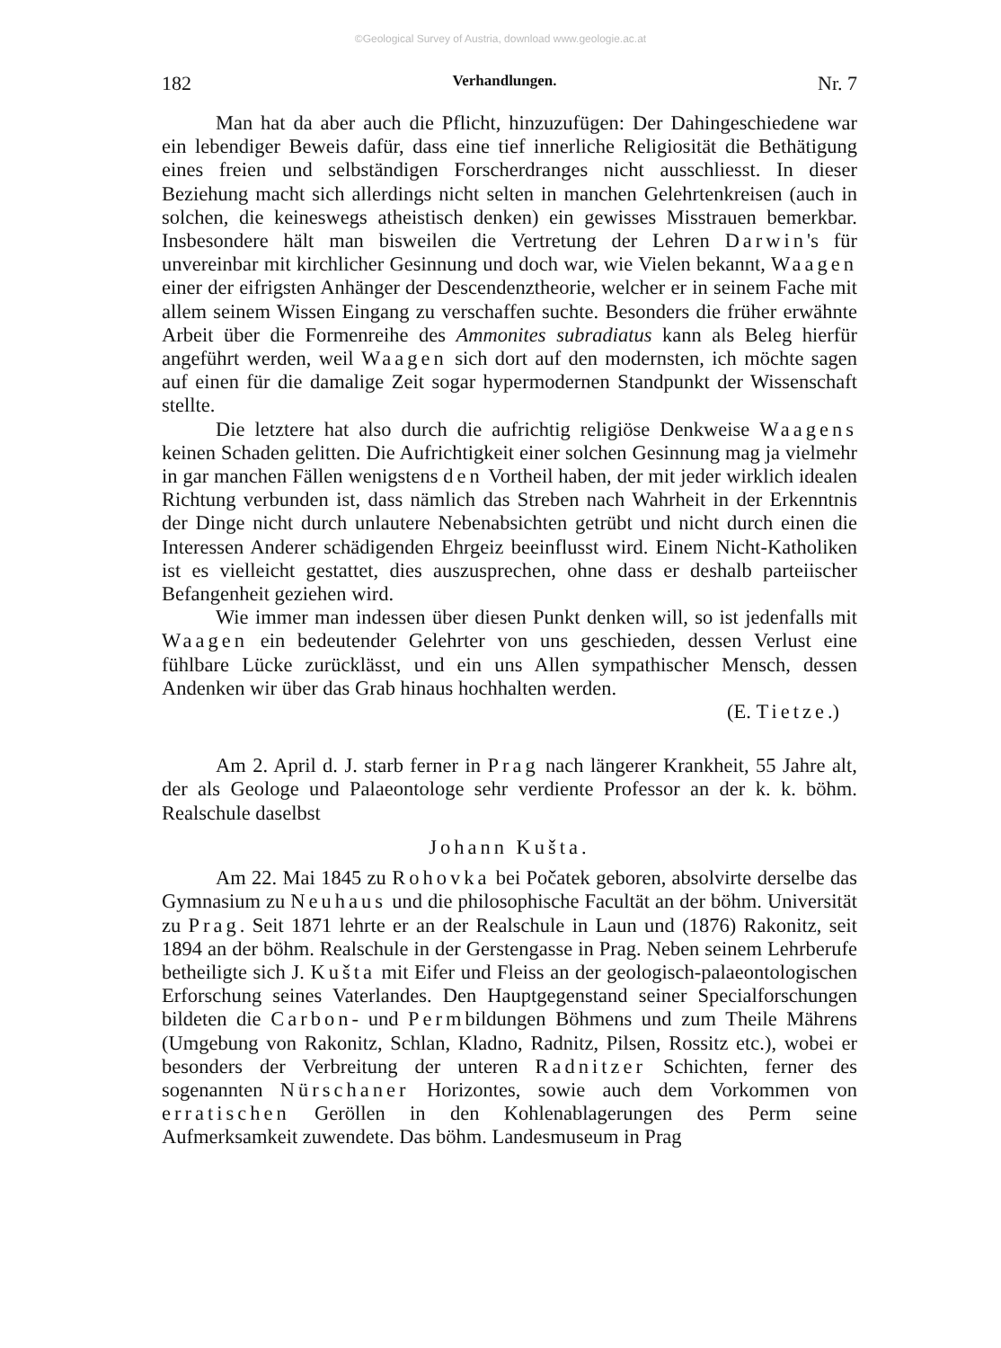©Geological Survey of Austria, download www.geologie.ac.at
182 Verhandlungen. Nr. 7
Man hat da aber auch die Pflicht, hinzuzufügen: Der Dahingeschiedene war ein lebendiger Beweis dafür, dass eine tief innerliche Religiosität die Bethätigung eines freien und selbständigen Forscherdranges nicht ausschliesst. In dieser Beziehung macht sich allerdings nicht selten in manchen Gelehrtenkreisen (auch in solchen, die keineswegs atheistisch denken) ein gewisses Misstrauen bemerkbar. Insbesondere hält man bisweilen die Vertretung der Lehren Darwin's für unvereinbar mit kirchlicher Gesinnung und doch war, wie Vielen bekannt, Waagen einer der eifrigsten Anhänger der Descendenztheorie, welcher er in seinem Fache mit allem seinem Wissen Eingang zu verschaffen suchte. Besonders die früher erwähnte Arbeit über die Formenreihe des Ammonites subradiatus kann als Beleg hierfür angeführt werden, weil Waagen sich dort auf den modernsten, ich möchte sagen auf einen für die damalige Zeit sogar hypermodernen Standpunkt der Wissenschaft stellte.
Die letztere hat also durch die aufrichtig religiöse Denkweise Waagens keinen Schaden gelitten. Die Aufrichtigkeit einer solchen Gesinnung mag ja vielmehr in gar manchen Fällen wenigstens den Vortheil haben, der mit jeder wirklich idealen Richtung verbunden ist, dass nämlich das Streben nach Wahrheit in der Erkenntnis der Dinge nicht durch unlautere Nebenabsichten getrübt und nicht durch einen die Interessen Anderer schädigenden Ehrgeiz beeinflusst wird. Einem Nicht-Katholiken ist es vielleicht gestattet, dies auszusprechen, ohne dass er deshalb parteiischer Befangenheit geziehen wird.
Wie immer man indessen über diesen Punkt denken will, so ist jedenfalls mit Waagen ein bedeutender Gelehrter von uns geschieden, dessen Verlust eine fühlbare Lücke zurücklässt, und ein uns Allen sympathischer Mensch, dessen Andenken wir über das Grab hinaus hochhalten werden.
(E. Tietze.)
Am 2. April d. J. starb ferner in Prag nach längerer Krankheit, 55 Jahre alt, der als Geologe und Palaeontologe sehr verdiente Professor an der k. k. böhm. Realschule daselbst
Johann Kušta.
Am 22. Mai 1845 zu Rohovka bei Počatek geboren, absolvirte derselbe das Gymnasium zu Neuhaus und die philosophische Facultät an der böhm. Universität zu Prag. Seit 1871 lehrte er an der Realschule in Laun und (1876) Rakonitz, seit 1894 an der böhm. Realschule in der Gerstengasse in Prag. Neben seinem Lehrberufe betheiligte sich J. Kušta mit Eifer und Fleiss an der geologisch-palaeontologischen Erforschung seines Vaterlandes. Den Hauptgegenstand seiner Specialforschungen bildeten die Carbon- und Permbildungen Böhmens und zum Theile Mährens (Umgebung von Rakonitz, Schlan, Kladno, Radnitz, Pilsen, Rossitz etc.), wobei er besonders der Verbreitung der unteren Radnitzer Schichten, ferner des sogenannten Nürschaner Horizontes, sowie auch dem Vorkommen von erratischen Geröllen in den Kohlenablagerungen des Perm seine Aufmerksamkeit zuwendete. Das böhm. Landesmuseum in Prag